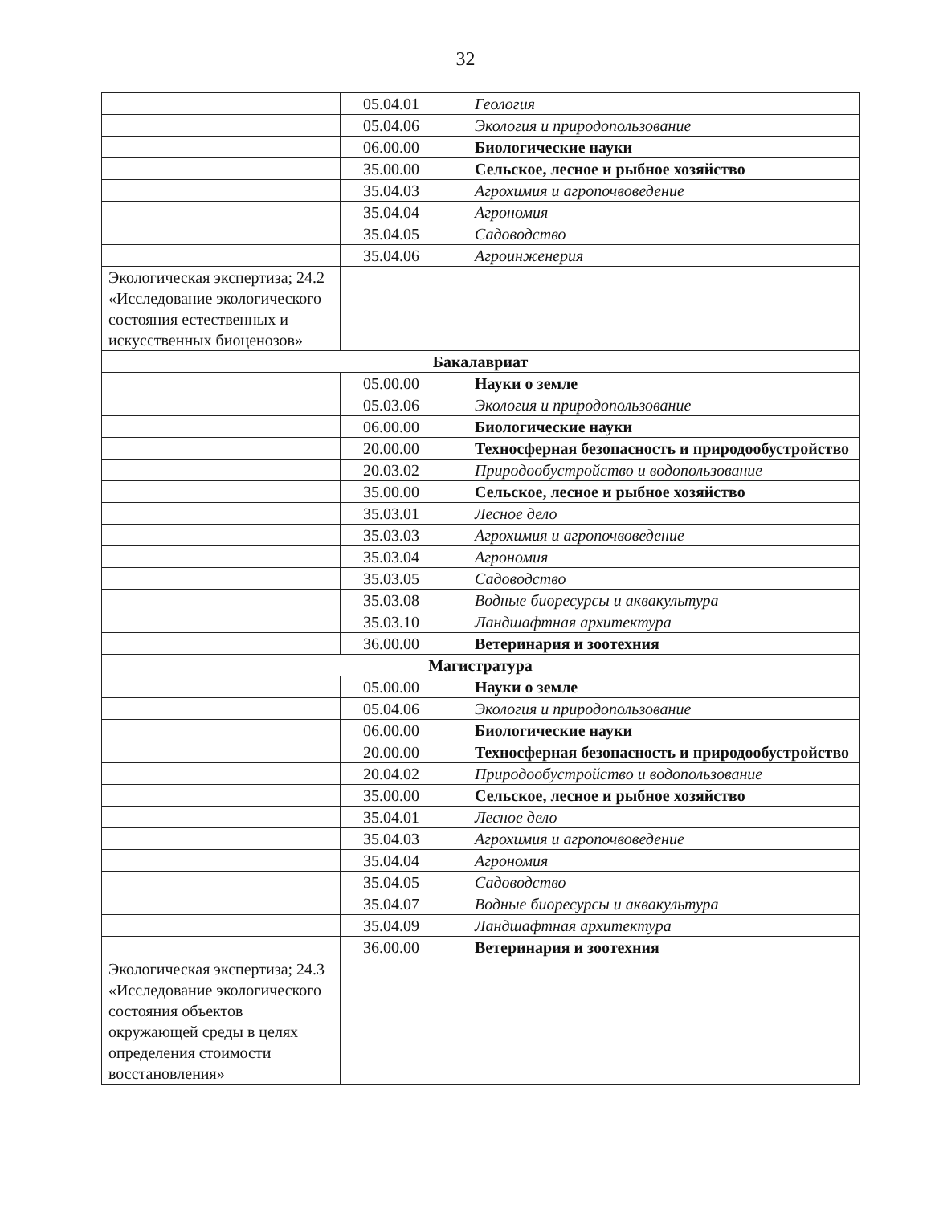32
| | 05.04.01 | Геология |
| | 05.04.06 | Экология и природопользование |
| | 06.00.00 | Биологические науки |
| | 35.00.00 | Сельское, лесное и рыбное хозяйство |
| | 35.04.03 | Агрохимия и агропочвоведение |
| | 35.04.04 | Агрономия |
| | 35.04.05 | Садоводство |
| | 35.04.06 | Агроинженерия |
| Экологическая экспертиза; 24.2 «Исследование экологического состояния естественных и искусственных биоценозов» | | |
| Бакалавриат | | |
| | 05.00.00 | Науки о земле |
| | 05.03.06 | Экология и природопользование |
| | 06.00.00 | Биологические науки |
| | 20.00.00 | Техносферная безопасность и природообустройство |
| | 20.03.02 | Природообустройство и водопользование |
| | 35.00.00 | Сельское, лесное и рыбное хозяйство |
| | 35.03.01 | Лесное дело |
| | 35.03.03 | Агрохимия и агропочвоведение |
| | 35.03.04 | Агрономия |
| | 35.03.05 | Садоводство |
| | 35.03.08 | Водные биоресурсы и аквакультура |
| | 35.03.10 | Ландшафтная архитектура |
| | 36.00.00 | Ветеринария и зоотехния |
| Магистратура | | |
| | 05.00.00 | Науки о земле |
| | 05.04.06 | Экология и природопользование |
| | 06.00.00 | Биологические науки |
| | 20.00.00 | Техносферная безопасность и природообустройство |
| | 20.04.02 | Природообустройство и водопользование |
| | 35.00.00 | Сельское, лесное и рыбное хозяйство |
| | 35.04.01 | Лесное дело |
| | 35.04.03 | Агрохимия и агропочвоведение |
| | 35.04.04 | Агрономия |
| | 35.04.05 | Садоводство |
| | 35.04.07 | Водные биоресурсы и аквакультура |
| | 35.04.09 | Ландшафтная архитектура |
| | 36.00.00 | Ветеринария и зоотехния |
| Экологическая экспертиза; 24.3 «Исследование экологического состояния объектов окружающей среды в целях определения стоимости восстановления» | | |